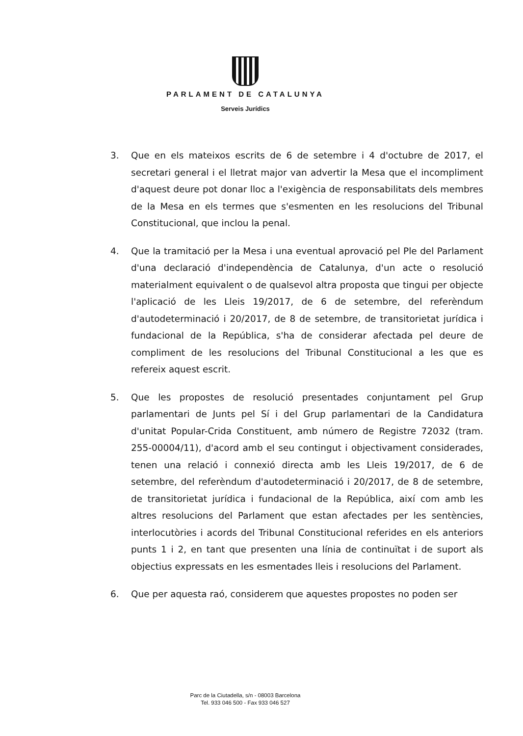PARLAMENT DE CATALUNYA
Serveis Jurídics
3. Que en els mateixos escrits de 6 de setembre i 4 d'octubre de 2017, el secretari general i el lletrat major van advertir la Mesa que el incompliment d'aquest deure pot donar lloc a l'exigència de responsabilitats dels membres de la Mesa en els termes que s'esmenten en les resolucions del Tribunal Constitucional, que inclou la penal.
4. Que la tramitació per la Mesa i una eventual aprovació pel Ple del Parlament d'una declaració d'independència de Catalunya, d'un acte o resolució materialment equivalent o de qualsevol altra proposta que tingui per objecte l'aplicació de les Lleis 19/2017, de 6 de setembre, del referèndum d'autodeterminació i 20/2017, de 8 de setembre, de transitorietat jurídica i fundacional de la República, s'ha de considerar afectada pel deure de compliment de les resolucions del Tribunal Constitucional a les que es refereix aquest escrit.
5. Que les propostes de resolució presentades conjuntament pel Grup parlamentari de Junts pel Sí i del Grup parlamentari de la Candidatura d'unitat Popular-Crida Constituent, amb número de Registre 72032 (tram. 255-00004/11), d'acord amb el seu contingut i objectivament considerades, tenen una relació i connexió directa amb les Lleis 19/2017, de 6 de setembre, del referèndum d'autodeterminació i 20/2017, de 8 de setembre, de transitorietat jurídica i fundacional de la República, així com amb les altres resolucions del Parlament que estan afectades per les sentències, interlocutòries i acords del Tribunal Constitucional referides en els anteriors punts 1 i 2, en tant que presenten una línia de continuïtat i de suport als objectius expressats en les esmentades lleis i resolucions del Parlament.
6. Que per aquesta raó, considerem que aquestes propostes no poden ser
Parc de la Ciutadella, s/n - 08003 Barcelona
Tel. 933 046 500 - Fax 933 046 527